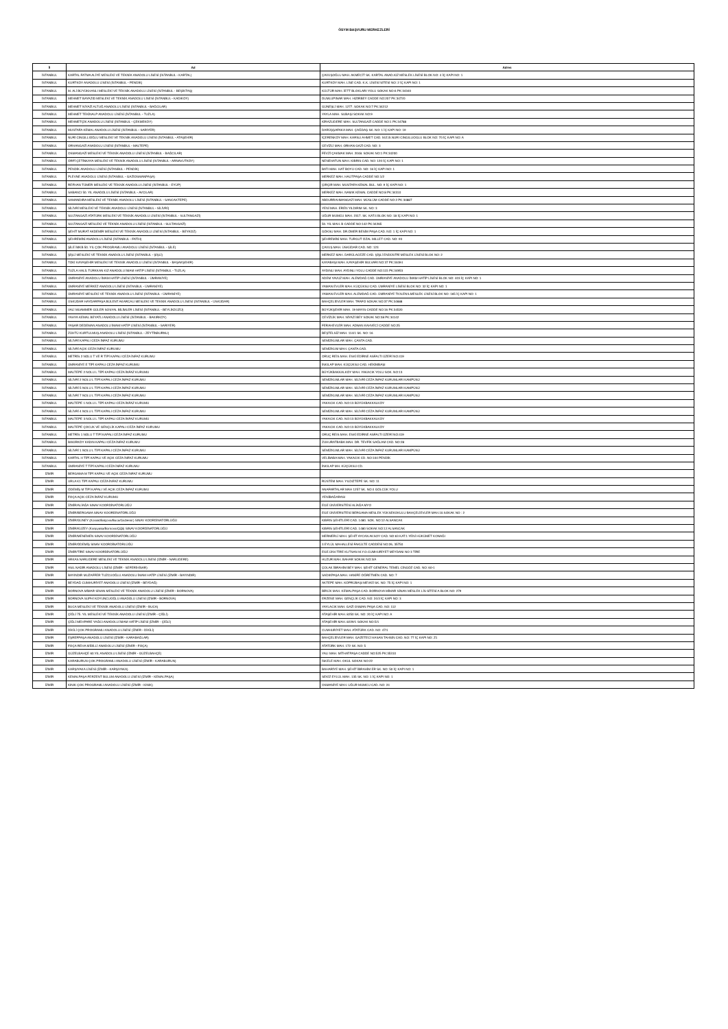ÖSYM BAŞVURU MERKEZLERİ
| İl | Ad | Adres |
| --- | --- | --- |
| İSTANBUL | KARTAL FATMA ALİYE MESLEKİ VE TEKNİK ANADOLU LİSESİ (İSTANBUL - KARTAL) | ÇAVUŞOĞLU MAH. AKMECİT SK. KARTAL ANAD.KIZ MESLEK LİSESİ BLOK NO: 4 İÇ KAPI NO: 1 |
| İSTANBUL | KURTKÖY ANADOLU LİSESİ (İSTANBUL - PENDİK) | KURTKÖY MAH. LİSE CAD. K.K. LİSESİ SİTESİ NO: 2 İÇ KAPI NO: 1 |
| İSTANBUL | M. ALİ BÜYÜKHANLI MESLEKİ VE TEKNİK ANADOLU LİSESİ (İSTANBUL - BEŞİKTAŞ) | KÜLTÜR MAH. İETT BLOKLARI YOLU SOKAK NO:6 PK:34340 |
| İSTANBUL | MEHMET BAYAZID MESLEKİ VE TEKNİK ANADOLU LİSESİ (İSTANBUL - KADIKÖY) | DUMLUPINAR MAH. HIZIRBEY CADDE NO:207 PK:34720 |
| İSTANBUL | MEHMET NİYAZİ ALTUĞ ANADOLU LİSESİ (İSTANBUL - BAĞCILAR) | GÜNEŞLİ MAH. 1277. SOKAK NO:7 PK:34212 |
| İSTANBUL | MEHMET TEKİNALP ANADOLU LİSESİ (İSTANBUL - TUZLA) | YAYLA MAH. SUBAŞI SOKAK NO:9 |
| İSTANBUL | MEHMETÇİK ANADOLU LİSESİ (İSTANBUL - ÇEKMEKÖY) | KİRAZLIDERE MAH. SULTANGAZİ CADDE NO:1 PK:34788 |
| İSTANBUL | MUSTAFA KEMAL ANADOLU LİSESİ (İSTANBUL - SARIYER) | DARÜŞŞAFAKA MAH. ÇAĞDAŞ SK. NO: 1 İÇ KAPI NO: 19 |
| İSTANBUL | NURİ CINGILLIOĞLU MESLEKİ VE TEKNİK ANADOLU LİSESİ (İSTANBUL - ATAŞEHİR) | İÇERENKÖY MAH. KARSLI AHMET CAD. M.E.B.NURI CINGILLIOGLU BLOK NO: 70 İÇ KAPI NO: A |
| İSTANBUL | ORHANGAZİ ANADOLU LİSESİ (İSTANBUL - MALTEPE) | CEVİZLİ MAH. ORHAN GAZİ CAD. NO: 3 |
| İSTANBUL | OSMANGAZİ MESLEKİ VE TEKNİK ANADOLU LİSESİ (İSTANBUL - BAĞCILAR) | FEVZİ ÇAKMAK MAH. 2048. SOKAK NO:1 PK:34200 |
| İSTANBUL | ÖRFİ ÇETİNKAYA MESLEKİ VE TEKNİK ANADOLU LİSESİ (İSTANBUL - ARNAVUTKÖY) | NENEHATUN MAH. KIBRIS CAD. NO: 120 İÇ KAPI NO: 1 |
| İSTANBUL | PENDİK ANADOLU LİSESİ (İSTANBUL - PENDİK) | BATI MAH. HAT BOYU CAD. NO: 16 İÇ KAPI NO: 1 |
| İSTANBUL | PLEVNE ANADOLU LİSESİ (İSTANBUL - GAZİOSMANPAŞA) | MERKEZ MAH. HALİTPAŞA CADDE NO:1/2 |
| İSTANBUL | REFHAN TÜMER MESLEKİ VE TEKNİK ANADOLU LİSESİ (İSTANBUL - EYÜP) | ÇIRÇIR MAH. MUSTAFA KEMAL BUL. NO: 9 İÇ KAPI NO: 1 |
| İSTANBUL | SABANCI 50. YIL ANADOLU LİSESİ (İSTANBUL - AVCILAR) | MERKEZ MAH. NAMIK KEMAL CADDE NO:8 PK:34310 |
| İSTANBUL | SAMANDIRA MESLEKİ VE TEKNİK ANADOLU LİSESİ (İSTANBUL - SANCAKTEPE) | ABDURRAHMANGAZİ MAH. MÜSLÜM CADDE NO:2 PK:34887 |
| İSTANBUL | SİLİVRİ MESLEKİ VE TEKNİK ANADOLU LİSESİ (İSTANBUL - SİLİVRİ) | YENİ MAH. EREN YILDIRIM SK. NO: 3 |
| İSTANBUL | SULTANGAZİ ATATÜRK MESLEKİ VE TEKNİK ANADOLU LİSESİ (İSTANBUL - SULTANGAZİ) | UĞUR MUMCU MAH. 2317. SK. KAT:4 BLOK NO: 18 İÇ KAPI NO: 1 |
| İSTANBUL | SULTANGAZİ MESLEKİ VE TEKNİK ANADOLU LİSESİ (İSTANBUL - SULTANGAZİ) | 50. YIL MAH. B CADDE NO:142 PK:34265 |
| İSTANBUL | ŞEHİT MURAT AKDEMİR MESLEKİ VE TEKNİK ANADOLU LİSESİ (İSTANBUL - BEYKOZ) | GÖKSU MAH. DR.ÖMER BESİM PAŞA CAD. NO: 1 İÇ KAPI NO: 1 |
| İSTANBUL | ŞEHREMİNİ ANADOLU LİSESİ (İSTANBUL - FATİH) | ŞEHREMİNİ MAH. TURGUT ÖZAL MILLET CAD. NO: 93 |
| İSTANBUL | ŞİLE İMKB 50. YIL ÇOK PROGRAMLI ANADOLU LİSESİ (İSTANBUL - ŞİLE) | ÇAVUŞ MAH. ÜSKÜDAR CAD. NO: 123 |
| İSTANBUL | ŞİŞLİ MESLEKİ VE TEKNİK ANADOLU LİSESİ (İSTANBUL - ŞİŞLİ) | MERKEZ MAH. DARÜLACEZE CAD. ŞİŞLİ ENDÜSTRİ MESLEK LİSESİ BLOK NO: 2 |
| İSTANBUL | TOKİ KAYAŞEHİR MESLEKİ VE TEKNİK ANADOLU LİSESİ (İSTANBUL - BAŞAKŞEHİR) | KAYABAŞI MAH. KAYAŞEHİR BULVARI NO:37 PK:34494 |
| İSTANBUL | TUZLA HALİL TÜRKKAN KIZ ANADOLU İMAM HATİP LİSESİ (İSTANBUL - TUZLA) | AYDINLI MAH. AYDINLI YOLU CADDE NO:115 PK:34953 |
| İSTANBUL | ÜMRANİYE ANADOLU İMAM HATİP LİSESİ (İSTANBUL - ÜMRANİYE) | ADEM YAVUZ MAH. ALEMDAĞ CAD. ÜMRANİYE ANADOLU İMAM HATİP LİSESİ BLOK NO: 403 İÇ KAPI NO: 1 |
| İSTANBUL | ÜMRANİYE MERKEZ ANADOLU LİSESİ (İSTANBUL - ÜMRANİYE) | YAMAN EVLER MAH. KÜÇÜKSU CAD. ÜMRANİYE LİSESİ BLOK NO: 32 İÇ KAPI NO: 1 |
| İSTANBUL | ÜMRANİYE MESLEKİ VE TEKNİK ANADOLU LİSESİ (İSTANBUL - ÜMRANİYE) | YAMAN EVLER MAH. ALEMDAĞ CAD. ÜMRANİYE TKN.ENS.MESLEK LİSESİ BLOK NO: 165 İÇ KAPI NO: 1 |
| İSTANBUL | ÜSKÜDAR HAYDARPAŞA BÜLENT AKARCALI MESLEKİ VE TEKNİK ANADOLU LİSESİ (İSTANBUL - ÜSKÜDAR) | BAHÇELİEVLER MAH. TRAFO SOKAK NO:37 PK:34688 |
| İSTANBUL | VALİ MUAMMER GÜLER SOSYAL BİLİMLER LİSESİ (İSTANBUL - BEYLİKDÜZÜ) | BÜYÜKŞEHİR MAH. 19 MAYIS CADDE NO:16 PK:34520 |
| İSTANBUL | YAHYA KEMAL BEYATLI ANADOLU LİSESİ (İSTANBUL - BAKIRKÖY) | CEVİZLİK MAH. NİYAZİ BEY SOKAK NO:38 PK:34142 |
| İSTANBUL | YAŞAR DEDEMAN ANADOLU İMAM HATİP LİSESİ (İSTANBUL - SARIYER) | FERAHEVLER MAH. ADNAN KAHVECİ CADDE NO:25 |
| İSTANBUL | ZÜHTÜ KURTULMUŞ ANADOLU LİSESİ (İSTANBUL - ZEYTİNBURNU) | BEŞTELSİZ MAH. 114/1 SK. NO: 16 |
| İSTANBUL | SİLİVRİ KAPALI CEZA İNFAZ KURUMU | SEMİZKUMLAR MAH. ÇANTA CAD. |
| İSTANBUL | SİLİVRİ AÇIK CEZA İNFAZ KURUMU | SEMİZKUM MAH. ÇANTA CAD. |
| İSTANBUL | METRİS 2 NOLU T VE R TİPİ KAPALI CEZA İNFAZ KURUMU | ORUÇ REİS MAH. ESKİ EDİRNE ASFALTI ÜZERİ NO:419 |
| İSTANBUL | ÜMRANİYE E TİPİ KAPALI CEZA İNFAZ KURUMU | İNKILAP MAH. KÜÇÜKSU CAD. HEKİMBAŞI |
| İSTANBUL | MALTEPE 2 NOLU L TİPİ KAPALI CEZA İNFAZ KURUMU | BÜYÜKBAKKALKÖY MAH. YAKACIK YOLU SOK. NO:13 |
| İSTANBUL | SİLİVRİ 2 NOLU L TİPİ KAPALI CEZA İNFAZ KURUMU | SEMİZKUMLAR MAH. SİLİVRİ CEZA İNFAZ KURUMLARI KAMPÜSÜ |
| İSTANBUL | SİLİVRİ 5 NOLU L TİPİ KAPALI CEZA İNFAZ KURUMU | SEMİZKUMLAR MAH. SİLİVRİ CEZA İNFAZ KURUMLARI KAMPÜSÜ |
| İSTANBUL | SİLİVRİ 7 NOLU L TİPİ KAPALI CEZA İNFAZ KURUMU | SEMİZKUMLAR MAH. SİLİVRİ CEZA İNFAZ KURUMLARI KAMPÜSÜ |
| İSTANBUL | MALTEPE 1 NOLU L TİPİ KAPALI CEZA İNFAZ KURUMU | YAKACIK CAD. NO:13 BÜYÜKBAKKALKÖY |
| İSTANBUL | SİLİVRİ 4 NOLU L TİPİ KAPALI CEZA İNFAZ KURUMU | SEMİZKUMLAR MAH. SİLİVRİ CEZA İNFAZ KURUMLARI KAMPÜSÜ |
| İSTANBUL | MALTEPE 3 NOLU L TİPİ KAPALI CEZA İNFAZ KURUMU | YAKACIK CAD. NO:13 BÜYÜKBAKKALKÖY |
| İSTANBUL | MALTEPE ÇOCUK VE GENÇLİK KAPALI CEZA İNFAZ KURUMU | YAKACIK CAD. NO:13 BÜYÜKBAKKALKÖY |
| İSTANBUL | METRİS 1 NOLU T TİPİ KAPALI CEZA İNFAZ KURUMU | ORUÇ REIS MAH. ESKİ EDİRNE ASFALTI ÜZERİ NO:419 |
| İSTANBUL | BAKIRKÖY KADIN KAPALI CEZA İNFAZ KURUMU | ZUHURATBABA MAH. DR. TEVFİK SAĞLAM CAD. NO:28 |
| İSTANBUL | SİLİVRİ 1 NOLU L TİPİ KAPALI CEZA İNFAZ KURUMU | SEMİZKUMLAR MAH. SİLİVRİ CEZA İNFAZ KURUMLARI KAMPÜSÜ |
| İSTANBUL | KARTAL H TİPİ KAPALI VE AÇIK CEZA İNFAZ KURUMU | VELİBABA MAH. YAKACIK CD. NO:104 PENDİK |
| İSTANBUL | ÜMRANİYE T TİPİ KAPALI CEZA İNFAZ KURUMU | İNKILAP MH. KÜÇÜKSU CD. |
| İZMİR | BERGAMA M TİPİ KAPALI VE AÇIK CEZA İNFAZ KURUMU | |
| İZMİR | URLA K1 TİPİ KAPALI CEZA İNFAZ KURUMU | RÜSTEM MAH. YILDIZTEPE SK. NO: 11 |
| İZMİR | ÖDEMİŞ M TİPİ KAPALI VE AÇIK CEZA İNFAZ KURUMU | ANAFARTALAR MAH 1257 SK. NO:4 GÖLCÜK YOLU |
| İZMİR | FOÇA AÇIK CEZA İNFAZ KURUMU | YENİBAĞARASI |
| İZMİR | İZMİR/ALİAĞA SINAV KOORDİNATÖRLÜĞÜ | EGE ÜNİVERSİTESİ ALİAĞA MYO |
| İZMİR | İZMİR/BERGAMA SINAV KOORDİNATÖRLÜĞÜ | EGE ÜNİVERSİTESİ BERGAMA MESLEK YÜKSEKOKULU BAHÇELİEVLER MAH.10.SOKAK NO : 2 |
| İZMİR | İZMİR/GÜNEY (Konak/Balçova/Buca/Gaziemir) SINAV KOORDİNATÖRLÜĞÜ | KIBRIS ŞEHİTLERİ CAD. 1480. SOK. NO:12 ALSANCAK |
| İZMİR | İZMİR/KUZEY (Karşıyaka/Bornova/Çiğli) SINAV KOORDİNATÖRLÜĞÜ | KIBRIS ŞEHİTLERİ CAD. 1480 SOKAK NO:12 ALSANCAK |
| İZMİR | İZMİR/MENEMEN SINAV KOORDİNATÖRLÜĞÜ | MERMERLİ MAH. ŞEHİT AYCAN AKSOY CAD. NO:63 KAT:1 YENİ HÜKÜMET KONAĞI |
| İZMİR | İZMİR/ÖDEMİŞ SINAV KOORDİNATÖRLÜĞÜ | 3 EYLÜL MAHALLESİ FAKÜLTE CADDESİ NO:26, 35750 |
| İZMİR | İZMİR/TİRE SINAV KOORDİNATÖRLÜĞÜ | EGE.ÜNV.TİRE KUTSAN M.Y.O.CUMHURİYET MEYDANI NO 3 TİRE |
| İZMİR | ARKAS NARLIDERE MESLEKİ VE TEKNİK ANADOLU LİSESİ (İZMİR - NARLIDERE) | HUZUR MAH. BAHAR SOKAK NO:3/A |
| İZMİR | ASIL NADİR ANADOLU LİSESİ (İZMİR - SEFERİHİSAR) | ÇOLAK İBRAHİM BEY MAH. ŞEHİT GENERAL TEMEL CİNGÖZ CAD. NO: 60-1 |
| İZMİR | BAYINDIR MUZAFFER TUZCUOĞLU ANADOLU İMAM HATİP LİSESİ (İZMİR - BAYINDIR) | SADIKPAŞA MAH. HANİFE ÖĞRETMEN CAD. NO: 7 |
| İZMİR | BEYDAĞ CUMHURİYET ANADOLU LİSESİ (İZMİR - BEYDAĞ) | AKTEPE MAH. KÖPRÜBAŞI MEVKİİ SK. NO: 75 İÇ KAPI NO: 1 |
| İZMİR | BORNOVA MİMAR SİNAN MESLEKİ VE TEKNİK ANADOLU LİSESİ (İZMİR - BORNOVA) | BİRLİK MAH. KEMALPAŞA CAD. BORNOVA MİMAR SİNAN MESLEK LİS SİTESİ A BLOK NO: 279 |
| İZMİR | BORNOVA SUPHİ KOYUNCUOĞLU ANADOLU LİSESİ (İZMİR - BORNOVA) | ERZENE MAH. GENÇLİK CAD. NO: 24/3 İÇ KAPI NO: 3 |
| İZMİR | BUCA MESLEKİ VE TEKNİK ANADOLU LİSESİ (İZMİR - BUCA) | YAYLACIK MAH. GAZİ OSMAN PAŞA CAD. NO: 112 |
| İZMİR | ÇİĞLİ 75. YIL MESLEKİ VE TEKNİK ANADOLU LİSESİ (İZMİR - ÇİĞLİ) | ATAŞEHİR MAH. 8250 SK. NO: 20 İÇ KAPI NO: A |
| İZMİR | ÇİĞLİ MEHPARE YAĞCI ANADOLU İMAM HATİP LİSESİ (İZMİR - ÇİĞLİ) | ATAŞEHİR MAH. 8229/1 SOKAK NO:5/1 |
| İZMİR | DİKİLİ ÇOK PROGRAMLI ANADOLU LİSESİ (İZMİR - DİKİLİ) | CUMHURİYET MAH. ATATÜRK CAD. NO: 47/1 |
| İZMİR | EŞREFPAŞA ANADOLU LİSESİ (İZMİR - KARABAĞLAR) | BAHÇELİEVLER MAH. GAZETECİ HASAN TAHSİN CAD. NO: 77 İÇ KAPI NO: Z1 |
| İZMİR | FOÇA REHA MİDİLLİ ANADOLU LİSESİ (İZMİR - FOÇA) | ATATÜRK MAH. 172 SK. NO: 5 |
| İZMİR | GÜZELBAHÇE 60.YIL ANADOLU LİSESİ (İZMİR - GÜZELBAHÇE) | YALI MAH. MİTHATPAŞA CADDE NO:525 PK:35310 |
| İZMİR | KARABURUN ÇOK PROGRAMLI ANADOLU LİSESİ (İZMİR - KARABURUN) | İSKELE MAH. OKUL SOKAK NO:22 |
| İZMİR | KARŞIYAKA LİSESİ (İZMİR - KARŞIYAKA) | BAHARİYE MAH. ŞEHİT İBRAHİM ER SK. NO: 50 İÇ KAPI NO: 1 |
| İZMİR | KEMALPAŞA FERZENT BULUM ANADOLU LİSESİ (İZMİR - KEMALPAŞA) | SEKİZ EYLÜL MAH. 135 SK. NO: 1 İÇ KAPI NO: 1 |
| İZMİR | KINIK ÇOK PROGRAMLI ANADOLU LİSESİ (İZMİR - KINIK) | OSMANİYE MAH. UĞUR MUMCU CAD. NO: 24 |